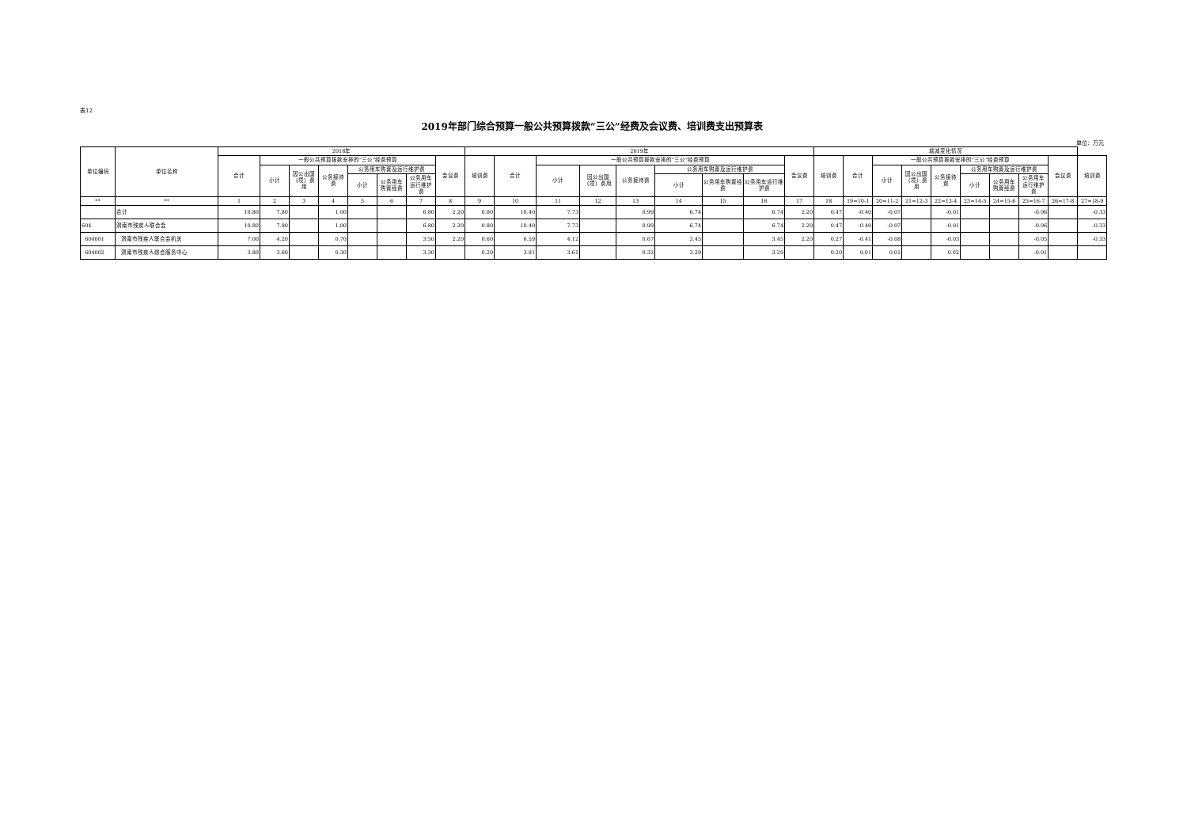表12
2019年部门综合预算一般公共预算拨款“三公”经费及会议费、培训费支出预算表
单位：万元
| 单位编码 | 单位名称 | 2018年 | | | | | | | | 2019年 | | | | | | | | | 增减变化情况 | | | | | | | | | |
| --- | --- | --- | --- | --- | --- | --- | --- | --- | --- | --- | --- | --- | --- | --- | --- | --- | --- | --- | --- | --- | --- | --- | --- | --- | --- | --- | --- | --- |
| | | 合计 | 一般公共预算拨款安排的“三公”经费预算 | | | | | | 会议费 | 培训费 | 合计 | 一般公共预算拨款安排的“三公”经费预算 | | | | | | 会议费 | 培训费 | 合计 | 一般公共预算拨款安排的“三公”经费预算 | | | | | | 会议费 | 培训费 |
| | | | 小计 | 因公出国（境）费用 | 公务接待费 | 公务用车购置及运行维护费 | | | | | | 小计 | 因公出国（境）费用 | 公务接待费 | 公务用车购置及运行维护费 | | | | | | 小计 | 因公出国（境）费用 | 公务接待费 | 公务用车购置及运行维护费 | | | | |
| | | | | | | 小计 | 公务用车购置经费 | 公务用车运行维护费 | | | | | | | 小计 | 公务用车购置经费 | 公务用车运行维护费 | | | | | | | 小计 | 公务用车购置经费 | 公务用车运行维护费 | | |
| ** | ** | 1 | 2 | 3 | 4 | 5 | 6 | 7 | 8 | 9 | 10 | 11 | 12 | 13 | 14 | 15 | 16 | 17 | 18 | 19=10-1 | 20=11-2 | 21=12-3 | 22=13-4 | 23=14-5 | 24=15-6 | 25=16-7 | 26=17-8 | 27=18-9 |
| | 合计 | 10.80 | 7.80 | | 1.00 | | | 6.80 | 2.20 | 0.80 | 10.40 | 7.73 | | 0.99 | 6.74 | | 6.74 | 2.20 | 0.47 | -0.40 | -0.07 | | -0.01 | | | -0.06 | | -0.33 |
| 604 | 渭南市残疾人联合会 | 10.80 | 7.80 | | 1.00 | | | 6.80 | 2.20 | 0.80 | 10.40 | 7.73 | | 0.99 | 6.74 | | 6.74 | 2.20 | 0.47 | -0.40 | -0.07 | | -0.01 | | | -0.06 | | -0.33 |
| 604001 | 渭南市残疾人联合会机关 | 7.00 | 4.20 | | 0.70 | | | 3.50 | 2.20 | 0.60 | 6.59 | 4.12 | | 0.67 | 3.45 | | 3.45 | 2.20 | 0.27 | -0.41 | -0.08 | | -0.03 | | | -0.05 | | -0.33 |
| 604002 | 渭南市残疾人综合服务中心 | 3.80 | 3.60 | | 0.30 | | | 3.30 | | 0.20 | 3.81 | 3.61 | | 0.32 | 3.29 | | 3.29 | | 0.20 | 0.01 | 0.01 | | 0.02 | | | -0.01 | | |